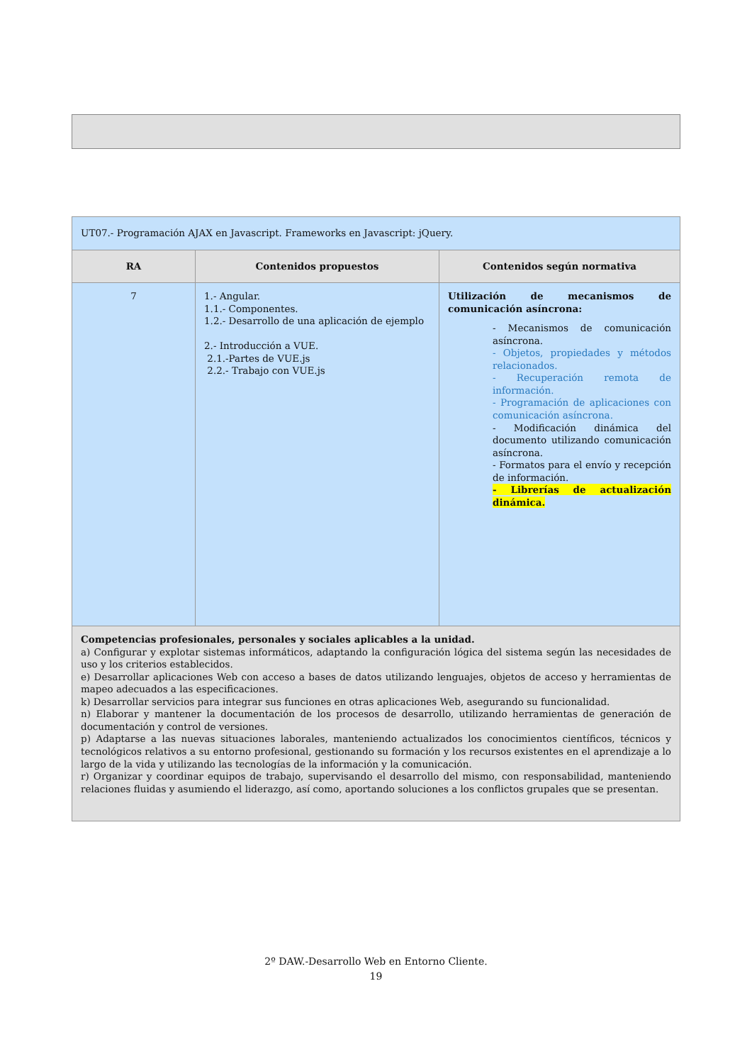| UT07.- Programación AJAX en Javascript. Frameworks en Javascript: jQuery. | | |
| RA | Contenidos propuestos | Contenidos según normativa |
| 7 | 1.- Angular. 1.1.- Componentes. 1.2.- Desarrollo de una aplicación de ejemplo 2.- Introducción a VUE. 2.1.-Partes de VUE.js 2.2.- Trabajo con VUE.js | Utilización de mecanismos de comunicación asíncrona: - Mecanismos de comunicación asíncrona. - Objetos, propiedades y métodos relacionados. - Recuperación remota de información. - Programación de aplicaciones con comunicación asíncrona. - Modificación dinámica del documento utilizando comunicación asíncrona. - Formatos para el envío y recepción de información. - Librerías de actualización dinámica. |
| Competencias profesionales, personales y sociales aplicables a la unidad. a) Configurar y explotar sistemas informáticos, adaptando la configuración lógica del sistema según las necesidades de uso y los criterios establecidos. e) Desarrollar aplicaciones Web con acceso a bases de datos utilizando lenguajes, objetos de acceso y herramientas de mapeo adecuados a las especificaciones. k) Desarrollar servicios para integrar sus funciones en otras aplicaciones Web, asegurando su funcionalidad. n) Elaborar y mantener la documentación de los procesos de desarrollo, utilizando herramientas de generación de documentación y control de versiones. p) Adaptarse a las nuevas situaciones laborales, manteniendo actualizados los conocimientos científicos, técnicos y tecnológicos relativos a su entorno profesional, gestionando su formación y los recursos existentes en el aprendizaje a lo largo de la vida y utilizando las tecnologías de la información y la comunicación. r) Organizar y coordinar equipos de trabajo, supervisando el desarrollo del mismo, con responsabilidad, manteniendo relaciones fluidas y asumiendo el liderazgo, así como, aportando soluciones a los conflictos grupales que se presentan. | | |
2º DAW.-Desarrollo Web en Entorno Cliente.
19